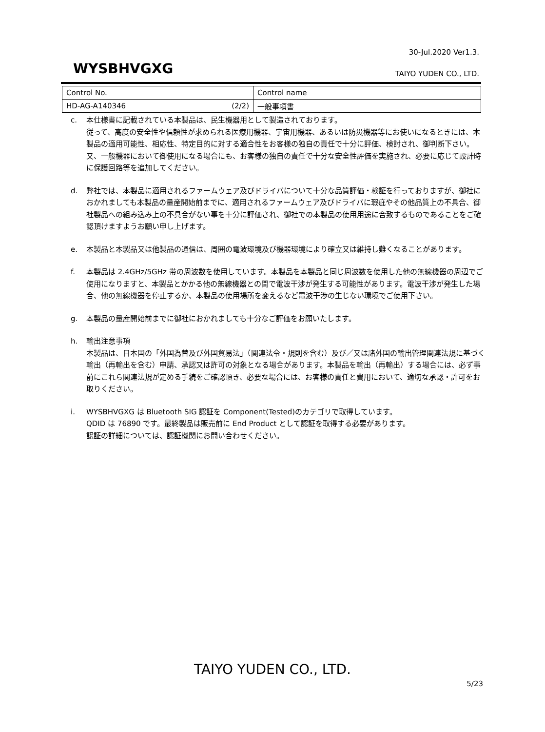30-Jul.2020 Ver1.3.
WYSBHVGXG TAIYO YUDEN CO., LTD.
| Control No. | Control name |
| HD-AG-A140346 (2/2) | 一般事項書 |
c. 本仕様書に記載されている本製品は、民生機器用として製造されております。
従って、高度の安全性や信頼性が求められる医療用機器、宇宙用機器、あるいは防災機器等にお使いになるときには、本製品の適用可能性、相応性、特定目的に対する適合性をお客様の独自の責任で十分に評価、検討され、御判断下さい。
又、一般機器において御使用になる場合にも、お客様の独自の責任で十分な安全性評価を実施され、必要に応じて設計時に保護回路等を追加してください。
d. 弊社では、本製品に適用されるファームウェア及びドライバについて十分な品質評価・検証を行っておりますが、御社におかれましても本製品の量産開始前までに、適用されるファームウェア及びドライバに瑕疵やその他品質上の不具合、御社製品への組み込み上の不具合がない事を十分に評価され、御社での本製品の使用用途に合致するものであることをご確認頂けますようお願い申し上げます。
e. 本製品と本製品又は他製品の通信は、周囲の電波環境及び機器環境により確立又は維持し難くなることがあります。
f. 本製品は 2.4GHz/5GHz 帯の周波数を使用しています。本製品を本製品と同じ周波数を使用した他の無線機器の周辺でご使用になりますと、本製品とかかる他の無線機器との間で電波干渉が発生する可能性があります。電波干渉が発生した場合、他の無線機器を停止するか、本製品の使用場所を変えるなど電波干渉の生じない環境でご使用下さい。
g. 本製品の量産開始前までに御社におかれましても十分なご評価をお願いたします。
h. 輸出注意事項
本製品は、日本国の「外国為替及び外国貿易法」（関連法令・規則を含む）及び／又は諸外国の輸出管理関連法規に基づく輸出（再輸出を含む）申請、承認又は許可の対象となる場合があります。本製品を輸出（再輸出）する場合には、必ず事前にこれら関連法規が定める手続をご確認頂き、必要な場合には、お客様の責任と費用において、適切な承認・許可をお取りください。
i. WYSBHVGXG は Bluetooth SIG 認証を Component(Tested)のカテゴリで取得しています。
QDID は 76890 です。最終製品は販売前に End Product として認証を取得する必要があります。
認証の詳細については、認証機関にお問い合わせください。
TAIYO YUDEN CO., LTD.
5/23